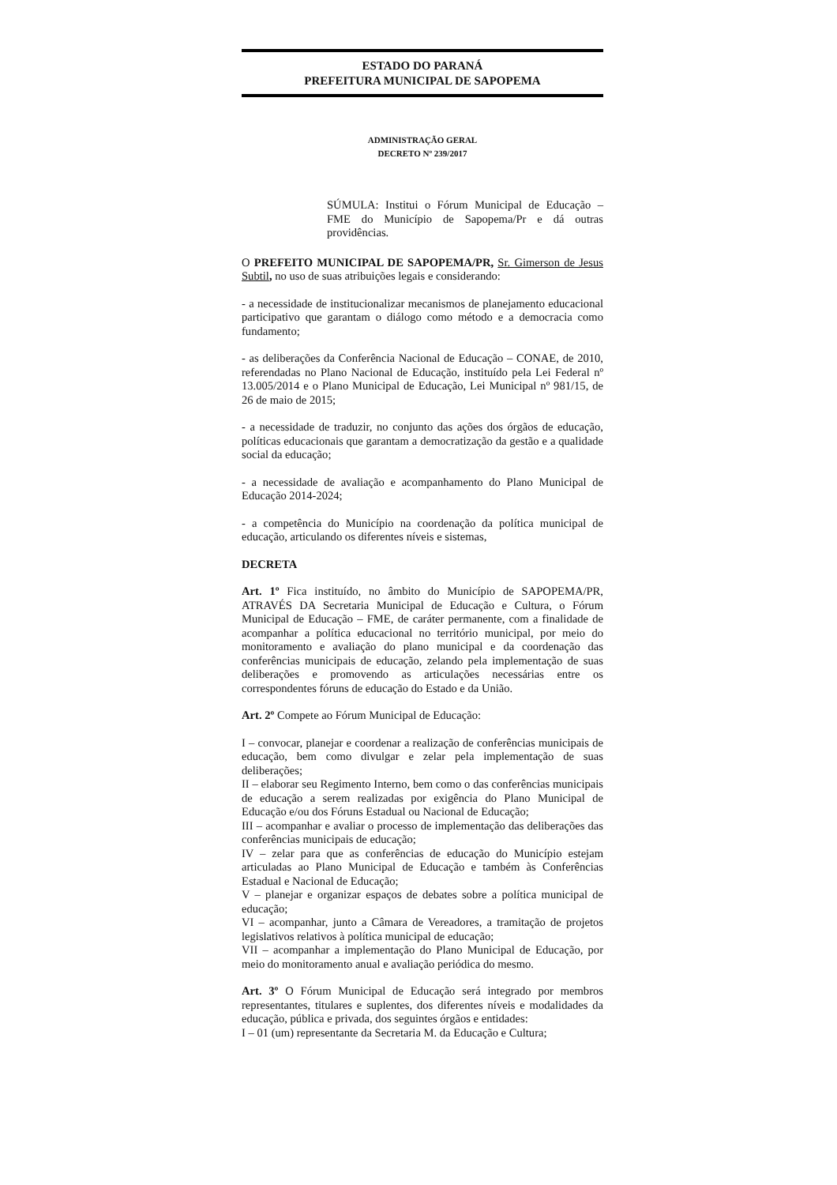ESTADO DO PARANÁ
PREFEITURA MUNICIPAL DE SAPOPEMA
ADMINISTRAÇÃO GERAL
DECRETO Nº 239/2017
SÚMULA: Institui o Fórum Municipal de Educação – FME do Município de Sapopema/Pr e dá outras providências.
O PREFEITO MUNICIPAL DE SAPOPEMA/PR, Sr. Gimerson de Jesus Subtil, no uso de suas atribuições legais e considerando:
- a necessidade de institucionalizar mecanismos de planejamento educacional participativo que garantam o diálogo como método e a democracia como fundamento;
- as deliberações da Conferência Nacional de Educação – CONAE, de 2010, referendadas no Plano Nacional de Educação, instituído pela Lei Federal nº 13.005/2014 e o Plano Municipal de Educação, Lei Municipal nº 981/15, de 26 de maio de 2015;
- a necessidade de traduzir, no conjunto das ações dos órgãos de educação, políticas educacionais que garantam a democratização da gestão e a qualidade social da educação;
- a necessidade de avaliação e acompanhamento do Plano Municipal de Educação 2014-2024;
- a competência do Município na coordenação da política municipal de educação, articulando os diferentes níveis e sistemas,
DECRETA
Art. 1º Fica instituído, no âmbito do Município de SAPOPEMA/PR, ATRAVÉS DA Secretaria Municipal de Educação e Cultura, o Fórum Municipal de Educação – FME, de caráter permanente, com a finalidade de acompanhar a política educacional no território municipal, por meio do monitoramento e avaliação do plano municipal e da coordenação das conferências municipais de educação, zelando pela implementação de suas deliberações e promovendo as articulações necessárias entre os correspondentes fóruns de educação do Estado e da União.
Art. 2º Compete ao Fórum Municipal de Educação:
I – convocar, planejar e coordenar a realização de conferências municipais de educação, bem como divulgar e zelar pela implementação de suas deliberações;
II – elaborar seu Regimento Interno, bem como o das conferências municipais de educação a serem realizadas por exigência do Plano Municipal de Educação e/ou dos Fóruns Estadual ou Nacional de Educação;
III – acompanhar e avaliar o processo de implementação das deliberações das conferências municipais de educação;
IV – zelar para que as conferências de educação do Município estejam articuladas ao Plano Municipal de Educação e também às Conferências Estadual e Nacional de Educação;
V – planejar e organizar espaços de debates sobre a política municipal de educação;
VI – acompanhar, junto a Câmara de Vereadores, a tramitação de projetos legislativos relativos à política municipal de educação;
VII – acompanhar a implementação do Plano Municipal de Educação, por meio do monitoramento anual e avaliação periódica do mesmo.
Art. 3º O Fórum Municipal de Educação será integrado por membros representantes, titulares e suplentes, dos diferentes níveis e modalidades da educação, pública e privada, dos seguintes órgãos e entidades:
I – 01 (um) representante da Secretaria M. da Educação e Cultura;